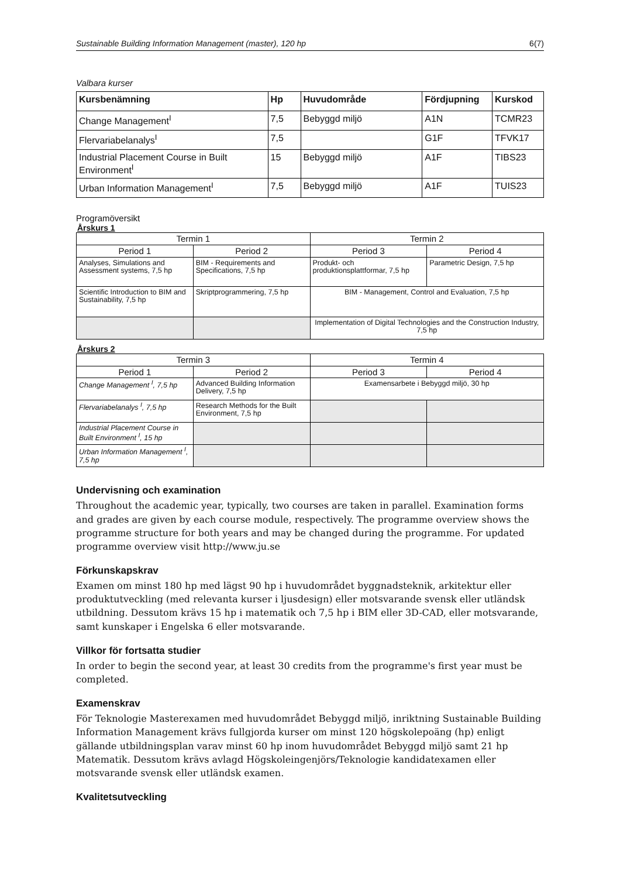Sustainable Building Information Management (master), 120 hp 6(7)
Valbara kurser
| Kursbenämning | Hp | Huvudområde | Fördjupning | Kurskod |
| --- | --- | --- | --- | --- |
| Change Management<sup>I</sup> | 7,5 | Bebyggd miljö | A1N | TCMR23 |
| Flervariabelanalys<sup>I</sup> | 7,5 | | G1F | TFVK17 |
| Industrial Placement Course in Built Environment<sup>I</sup> | 15 | Bebyggd miljö | A1F | TIBS23 |
| Urban Information Management<sup>I</sup> | 7,5 | Bebyggd miljö | A1F | TUIS23 |
Programöversikt
Årskurs 1
| Termin 1 | | Termin 2 | |
| --- | --- | --- | --- |
| Period 1 | Period 2 | Period 3 | Period 4 |
| Analyses, Simulations and Assessment systems, 7,5 hp | BIM - Requirements and Specifications, 7,5 hp | Produkt- och produktionsplattformar, 7,5 hp | Parametric Design, 7,5 hp |
| Scientific Introduction to BIM and Sustainability, 7,5 hp | Skriptprogrammering, 7,5 hp | BIM - Management, Control and Evaluation, 7,5 hp | |
| | | Implementation of Digital Technologies and the Construction Industry, 7,5 hp | |
Årskurs 2
| Termin 3 | | Termin 4 | |
| --- | --- | --- | --- |
| Period 1 | Period 2 | Period 3 | Period 4 |
| Change Management <sup>I</sup>, 7,5 hp | Advanced Building Information Delivery, 7,5 hp | Examensarbete i Bebyggd miljö, 30 hp | |
| Flervariabelanalys <sup>I</sup>, 7,5 hp | Research Methods for the Built Environment, 7,5 hp | | |
| Industrial Placement Course in Built Environment <sup>I</sup>, 15 hp | | | |
| Urban Information Management <sup>I</sup>, 7,5 hp | | | |
Undervisning och examination
Throughout the academic year, typically, two courses are taken in parallel. Examination forms and grades are given by each course module, respectively. The programme overview shows the programme structure for both years and may be changed during the programme. For updated programme overview visit http://www.ju.se
Förkunskapskrav
Examen om minst 180 hp med lägst 90 hp i huvudområdet byggnadsteknik, arkitektur eller produktutveckling (med relevanta kurser i ljusdesign) eller motsvarande svensk eller utländsk utbildning. Dessutom krävs 15 hp i matematik och 7,5 hp i BIM eller 3D-CAD, eller motsvarande, samt kunskaper i Engelska 6 eller motsvarande.
Villkor för fortsatta studier
In order to begin the second year, at least 30 credits from the programme's first year must be completed.
Examenskrav
För Teknologie Masterexamen med huvudområdet Bebyggd miljö, inriktning Sustainable Building Information Management krävs fullgjorda kurser om minst 120 högskolepoäng (hp) enligt gällande utbildningsplan varav minst 60 hp inom huvudområdet Bebyggd miljö samt 21 hp Matematik. Dessutom krävs avlagd Högskoleingenjörs/Teknologie kandidatexamen eller motsvarande svensk eller utländsk examen.
Kvalitetsutveckling